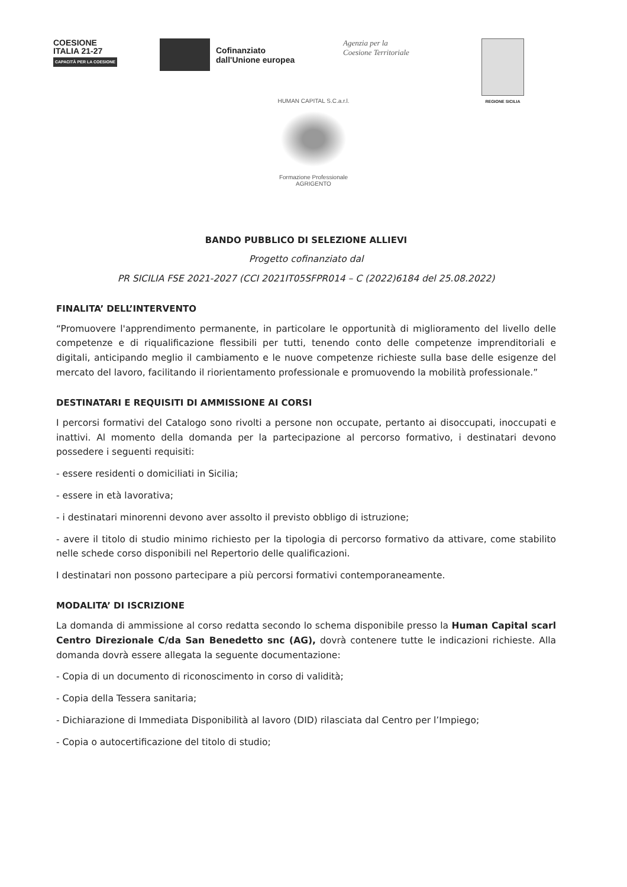COESIONE
ITALIA 21-27
CAPACITÀ PER LA COESIONE
Cofinanziato
dall'Unione europea
Agenzia per la
Coesione Territoriale
REGIONE SICILIA
HUMAN CAPITAL S.C.a.r.l.
Formazione Professionale
AGRIGENTO
BANDO PUBBLICO DI SELEZIONE ALLIEVI
Progetto cofinanziato dal
PR SICILIA FSE 2021-2027 (CCI 2021IT05SFPR014 – C (2022)6184 del 25.08.2022)
FINALITA’ DELL’INTERVENTO
“Promuovere l'apprendimento permanente, in particolare le opportunità di miglioramento del livello delle competenze e di riqualificazione flessibili per tutti, tenendo conto delle competenze imprenditoriali e digitali, anticipando meglio il cambiamento e le nuove competenze richieste sulla base delle esigenze del mercato del lavoro, facilitando il riorientamento professionale e promuovendo la mobilità professionale.”
DESTINATARI E REQUISITI DI AMMISSIONE AI CORSI
I percorsi formativi del Catalogo sono rivolti a persone non occupate, pertanto ai disoccupati, inoccupati e inattivi. Al momento della domanda per la partecipazione al percorso formativo, i destinatari devono possedere i seguenti requisiti:
- essere residenti o domiciliati in Sicilia;
- essere in età lavorativa;
- i destinatari minorenni devono aver assolto il previsto obbligo di istruzione;
- avere il titolo di studio minimo richiesto per la tipologia di percorso formativo da attivare, come stabilito nelle schede corso disponibili nel Repertorio delle qualificazioni.
I destinatari non possono partecipare a più percorsi formativi contemporaneamente.
MODALITA’ DI ISCRIZIONE
La domanda di ammissione al corso redatta secondo lo schema disponibile presso la Human Capital scarl Centro Direzionale C/da San Benedetto snc (AG), dovrà contenere tutte le indicazioni richieste. Alla domanda dovrà essere allegata la seguente documentazione:
- Copia di un documento di riconoscimento in corso di validità;
- Copia della Tessera sanitaria;
- Dichiarazione di Immediata Disponibilità al lavoro (DID) rilasciata dal Centro per l’Impiego;
- Copia o autocertificazione del titolo di studio;